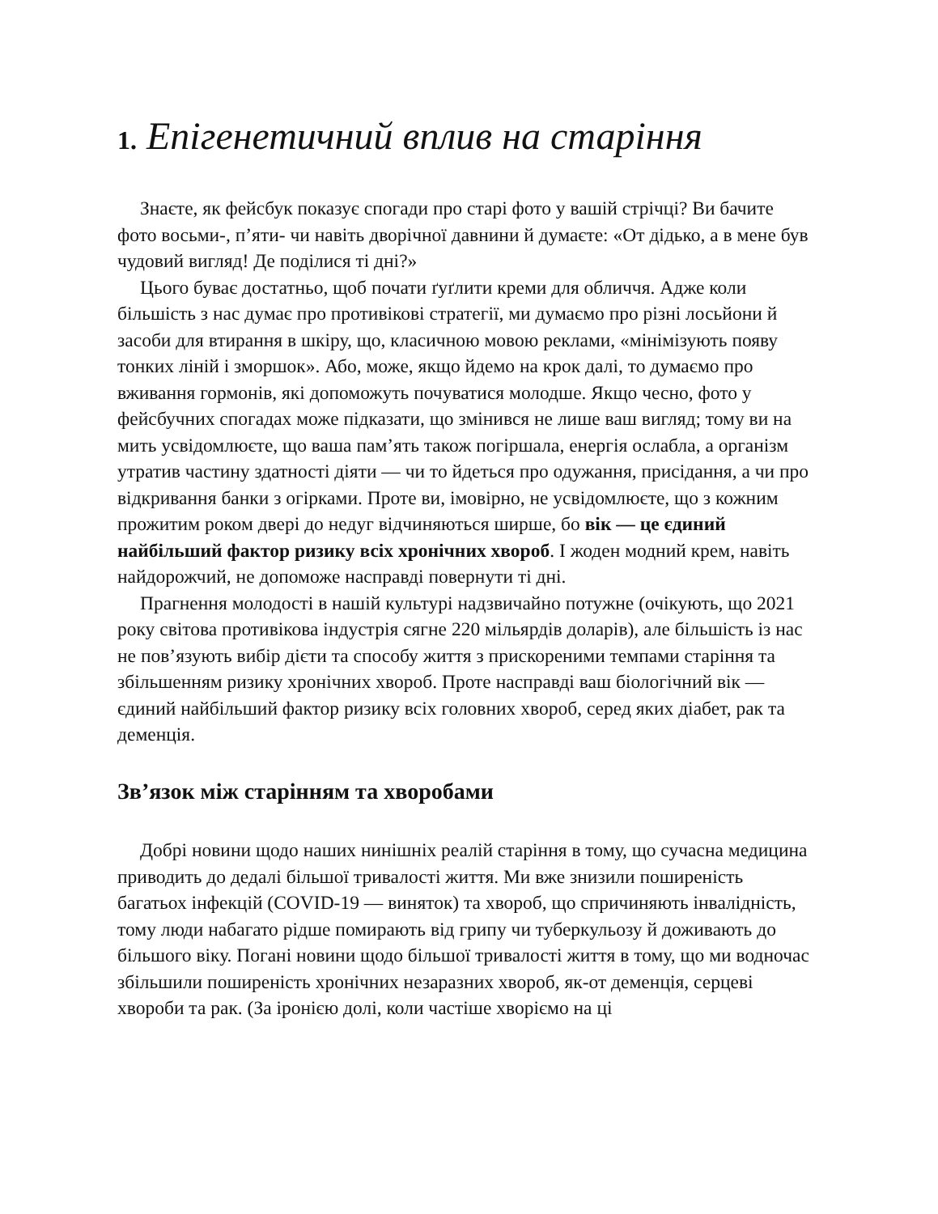1. Епігенетичний вплив на старіння
Знаєте, як фейсбук показує спогади про старі фото у вашій стрічці? Ви бачите фото восьми-, п’яти- чи навіть дворічної давнини й думаєте: «От дідько, а в мене був чудовий вигляд! Де поділися ті дні?»
Цього буває достатньо, щоб почати ґуґлити креми для обличчя. Адже коли більшість з нас думає про противікові стратегії, ми думаємо про різні лосьйони й засоби для втирання в шкіру, що, класичною мовою реклами, «мінімізують появу тонких ліній і зморшок». Або, може, якщо йдемо на крок далі, то думаємо про вживання гормонів, які допоможуть почуватися молодше. Якщо чесно, фото у фейсбучних спогадах може підказати, що змінився не лише ваш вигляд; тому ви на мить усвідомлюєте, що ваша пам’ять також погіршала, енергія ослабла, а організм утратив частину здатності діяти — чи то йдеться про одужання, присідання, а чи про відкривання банки з огірками. Проте ви, імовірно, не усвідомлюєте, що з кожним прожитим роком двері до недуг відчиняються ширше, бо вік — це єдиний найбільший фактор ризику всіх хронічних хвороб. І жоден модний крем, навіть найдорожчий, не допоможе насправді повернути ті дні.
Прагнення молодості в нашій культурі надзвичайно потужне (очікують, що 2021 року світова противікова індустрія сягне 220 мільярдів доларів), але більшість із нас не пов’язують вибір дієти та способу життя з прискореними темпами старіння та збільшенням ризику хронічних хвороб. Проте насправді ваш біологічний вік — єдиний найбільший фактор ризику всіх головних хвороб, серед яких діабет, рак та деменція.
Зв’язок між старінням та хворобами
Добрі новини щодо наших нинішніх реалій старіння в тому, що сучасна медицина приводить до дедалі більшої тривалості життя. Ми вже знизили поширеність багатьох інфекцій (COVID-19 — виняток) та хвороб, що спричиняють інвалідність, тому люди набагато рідше помирають від грипу чи туберкульозу й доживають до більшого віку. Погані новини щодо більшої тривалості життя в тому, що ми водночас збільшили поширеність хронічних незаразних хвороб, як-от деменція, серцеві хвороби та рак. (За іронією долі, коли частіше хворіємо на ці